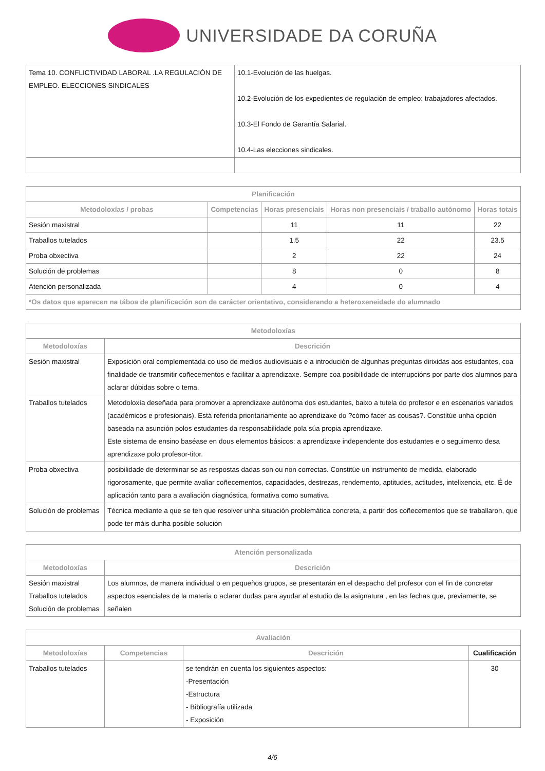UNIVERSIDADE DA CORUÑA
| Tema 10. CONFLICTIVIDAD LABORAL .LA REGULACIÓN DE EMPLEO. ELECCIONES SINDICALES | 10.1-Evolución de las huelgas. 10.2-Evolución de los expedientes de regulación de empleo: trabajadores afectados. 10.3-El Fondo de Garantía Salarial. 10.4-Las elecciones sindicales. |
| Planificación | | | | |
| --- | --- | --- | --- | --- |
| Metodoloxías / probas | Competencias | Horas presenciais | Horas non presenciais / traballo autónomo | Horas totais |
| Sesión maxistral | | 11 | 11 | 22 |
| Traballos tutelados | | 1.5 | 22 | 23.5 |
| Proba obxectiva | | 2 | 22 | 24 |
| Solución de problemas | | 8 | 0 | 8 |
| Atención personalizada | | 4 | 0 | 4 |
| *Os datos que aparecen na táboa de planificación son de carácter orientativo, considerando a heteroxeneidade do alumnado | | | | |
| Metodoloxías | |
| --- | --- |
| Metodoloxías | Descrición |
| Sesión maxistral | Exposición oral complementada co uso de medios audiovisuais e a introdución de algunhas preguntas dirixidas aos estudantes, coa finalidade de transmitir coñecementos e facilitar a aprendizaxe. Sempre coa posibilidade de interrupcións por parte dos alumnos para aclarar dúbidas sobre o tema. |
| Traballos tutelados | Metodoloxía deseñada para promover a aprendizaxe autónoma dos estudantes, baixo a tutela do profesor e en escenarios variados (académicos e profesionais). Está referida prioritariamente ao aprendizaxe do ?cómo facer as cousas?. Constitúe unha opción baseada na asunción polos estudantes da responsabilidade pola súa propia aprendizaxe. Este sistema de ensino baséase en dous elementos básicos: a aprendizaxe independente dos estudantes e o seguimento desa aprendizaxe polo profesor-titor. |
| Proba obxectiva | posibilidade de determinar se as respostas dadas son ou non correctas. Constitúe un instrumento de medida, elaborado rigorosamente, que permite avaliar coñecementos, capacidades, destrezas, rendemento, aptitudes, actitudes, intelixencia, etc. É de aplicación tanto para a avaliación diagnóstica, formativa como sumativa. |
| Solución de problemas | Técnica mediante a que se ten que resolver unha situación problemática concreta, a partir dos coñecementos que se traballaron, que pode ter máis dunha posible solución |
| Atención personalizada | |
| --- | --- |
| Metodoloxías | Descrición |
| Sesión maxistral Traballos tutelados Solución de problemas | Los alumnos, de manera individual o en pequeños grupos, se presentarán en el despacho del profesor con el fin de concretar aspectos esenciales de la materia o aclarar dudas para ayudar al estudio de la asignatura , en las fechas que, previamente, se señalen |
| Avaliación | | | |
| --- | --- | --- | --- |
| Metodoloxías | Competencias | Descrición | Cualificación |
| Traballos tutelados | | se tendrán en cuenta los siguientes aspectos: -Presentación -Estructura - Bibliografía utilizada - Exposición | 30 |
4/6